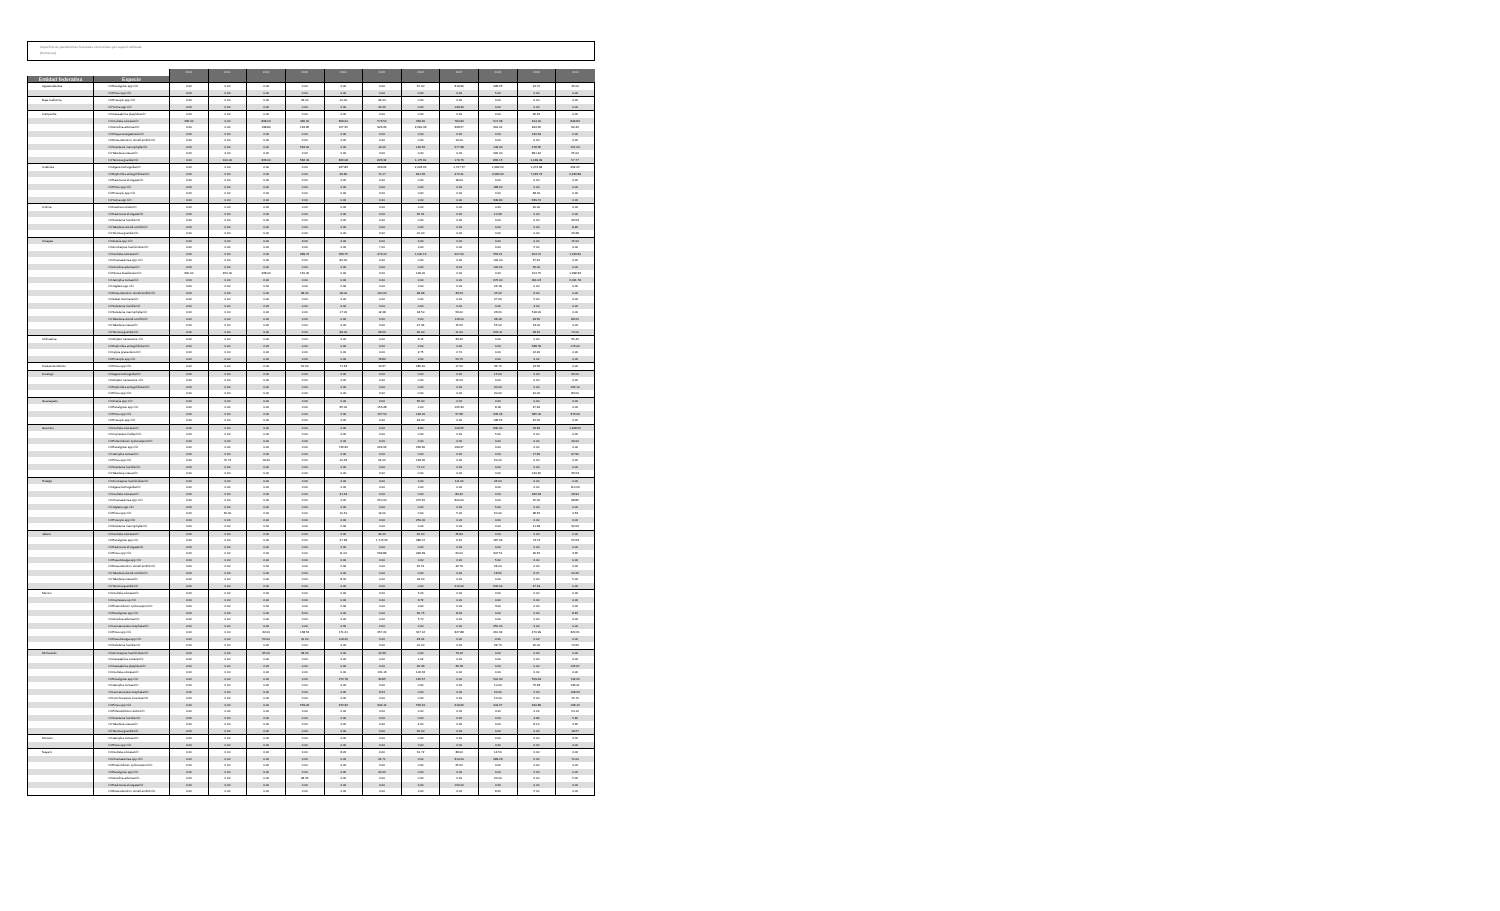Superficie de plantaciones forestales comerciales por especie utilizada
(hectáreas)
| | | 2000 | 2001 | 2002 | 2003 | 2004 | 2005 | 2006 | 2007 | 2008 | 2009 | 2010 |
| --- | --- | --- | --- | --- | --- | --- | --- | --- | --- | --- | --- | --- |
| Entidad federativa | Especie | | | | | | | | | | | |
| Aguascalientes | <i>Eucalyptus spp.</i> | 0.00 | 0.00 | 0.00 | 0.00 | 0.00 | 0.00 | 67.00 | 319.90 | 228.25 | 12.70 | 45.00 |
| | <i>Pinus spp.</i> | 0.00 | 0.00 | 0.00 | 0.00 | 0.00 | 0.00 | 0.00 | 0.00 | 5.00 | 0.00 | 0.00 |
| Baja California | <i>Prosopis spp.</i> | 0.00 | 0.00 | 0.00 | 46.00 | 10.00 | 34.24 | 0.00 | 0.00 | 0.00 | 0.00 | 0.00 |
| | <i>Yucca spp.</i> | 0.00 | 0.00 | 0.00 | 0.00 | 0.00 | 41.62 | 0.00 | 149.34 | 0.00 | 0.00 | 0.00 |
| Campeche | <i>Caesalpinia platyloba</i> | 0.00 | 0.00 | 0.00 | 0.00 | 0.00 | 0.00 | 0.00 | 0.00 | 0.00 | 36.25 | 0.00 |
| | <i>Cedrela odorata</i> | 436.00 | 0.00 | 808.00 | 485.00 | 809.00 | 579.50 | 334.90 | 784.84 | 571.39 | 314.00 | 849.83 |
| | <i>Gmelina arborea</i> | 0.00 | 0.00 | 198.80 | 132.85 | 157.25 | 926.66 | 2,691.33 | 368.57 | 301.41 | 944.35 | 92.40 |
| | <i>Khaya senegalensis</i> | 0.00 | 0.00 | 0.00 | 0.00 | 0.00 | 0.00 | 0.00 | 0.00 | 0.00 | 120.64 | 0.00 |
| | <i>Roseodendron donell-smithii</i> | 0.00 | 0.00 | 0.00 | 0.00 | 0.00 | 0.00 | 0.00 | 10.00 | 0.00 | 0.00 | 0.00 |
| | <i>Swietenia macrophylla</i> | 0.00 | 0.00 | 0.00 | 534.00 | 0.00 | 12.00 | 146.56 | 277.38 | 149.30 | 478.35 | 151.03 |
| | <i>Tabebuia rosea</i> | 0.00 | 0.00 | 0.00 | 0.00 | 0.00 | 0.00 | 0.00 | 0.00 | 220.00 | 891.40 | 25.00 |
| | <i>Tectona grandis</i> | 0.00 | 100.00 | 363.00 | 586.42 | 866.08 | 823.32 | 1,175.91 | 179.73 | 866.15 | 1,189.09 | 57.77 |
| Coahuila | <i>Agave lechuguilla</i> | 0.00 | 0.00 | 0.00 | 0.00 | 267.86 | 463.64 | 2,223.66 | 1,707.57 | 1,680.52 | 1,472.98 | 462.05 |
| | <i>Euphorbia antisyphilitica</i> | 0.00 | 0.00 | 0.00 | 0.00 | 49.80 | 70.17 | 811.63 | 472.41 | 2,080.22 | 7,229.72 | 2,433.38 |
| | <i>Paulownia elongata</i> | 0.00 | 0.00 | 0.00 | 0.00 | 0.00 | 0.00 | 0.00 | 18.00 | 0.00 | 0.00 | 0.00 |
| | <i>Pinus spp.</i> | 0.00 | 0.00 | 0.00 | 0.00 | 0.00 | 0.00 | 0.00 | 0.00 | 183.20 | 0.00 | 0.00 |
| | <i>Prosopis spp.</i> | 0.00 | 0.00 | 0.00 | 0.00 | 0.00 | 0.00 | 0.00 | 0.00 | 0.00 | 83.00 | 0.00 |
| | <i>Yucca spp.</i> | 0.00 | 0.00 | 0.00 | 0.00 | 0.00 | 0.00 | 0.00 | 0.00 | 349.80 | 639.74 | 0.00 |
| Colima | <i>Fraxinus uhdei</i> | 0.00 | 0.00 | 0.00 | 0.00 | 0.00 | 0.00 | 0.00 | 0.00 | 0.00 | 20.00 | 0.00 |
| | <i>Paulownia elongata</i> | 0.00 | 0.00 | 0.00 | 0.00 | 0.00 | 0.00 | 65.31 | 0.00 | 10.69 | 0.00 | 0.00 |
| | <i>Swietenia humilis</i> | 0.00 | 0.00 | 0.00 | 0.00 | 0.00 | 0.00 | 0.00 | 0.00 | 0.00 | 0.00 | 33.03 |
| | <i>Tabebuia donell-smithii</i> | 0.00 | 0.00 | 0.00 | 0.00 | 0.00 | 0.00 | 0.00 | 0.00 | 0.00 | 0.00 | 8.29 |
| | <i>Tectona grandis</i> | 0.00 | 0.00 | 0.00 | 0.00 | 0.00 | 0.00 | 10.00 | 0.00 | 0.00 | 0.00 | 23.28 |
| Chiapas | <i>Acacia spp.</i> | 0.00 | 0.00 | 0.00 | 3.00 | 0.00 | 0.00 | 0.00 | 0.00 | 0.00 | 0.00 | 15.00 |
| | <i>Acrocarpus fraxinifolius</i> | 0.00 | 0.00 | 0.00 | 0.00 | 0.00 | 7.00 | 0.00 | 0.00 | 0.00 | 5.00 | 0.00 |
| | <i>Cedrela odorata</i> | 0.00 | 0.00 | 0.00 | 289.70 | 359.75 | 476.00 | 1,040.15 | 227.00 | 553.21 | 204.70 | 1,193.30 |
| | <i>Chamaedorea spp.</i> | 0.00 | 0.00 | 0.00 | 0.00 | 90.00 | 0.00 | 0.00 | 0.00 | 100.00 | 67.40 | 0.00 |
| | <i>Gmelina arborea</i> | 0.00 | 0.00 | 0.00 | 0.00 | 0.00 | 0.00 | 0.00 | 9.00 | 100.00 | 52.00 | 0.00 |
| | <i>Hevea brasiliensis</i> | 300.00 | 250.00 | 268.00 | 150.00 | 0.00 | 0.00 | 149.00 | 0.00 | 0.00 | 104.75 | 1,298.33 |
| | <i>Jatropha curcas</i> | 0.00 | 0.00 | 0.00 | 0.00 | 0.00 | 0.00 | 0.00 | 0.00 | 272.00 | 811.03 | 2,021.78 |
| | <i>Juglans spp.</i> | 0.00 | 0.00 | 0.00 | 0.00 | 0.00 | 0.00 | 0.00 | 0.00 | 23.18 | 0.00 | 0.00 |
| | <i>Roseodendron donell-smithii</i> | 0.00 | 0.00 | 0.00 | 28.00 | 18.00 | 120.00 | 28.99 | 33.53 | 45.00 | 6.00 | 0.00 |
| | <i>Sabal mexicana</i> | 0.00 | 0.00 | 0.00 | 0.00 | 0.00 | 0.00 | 0.00 | 0.00 | 27.00 | 5.00 | 0.00 |
| | <i>Swietenia humilis</i> | 0.00 | 0.00 | 0.00 | 0.00 | 0.00 | 0.00 | 0.00 | 0.00 | 0.00 | 4.00 | 0.00 |
| | <i>Swietenia macrophylla</i> | 0.00 | 0.00 | 0.00 | 0.00 | 17.00 | 12.48 | 18.50 | 59.00 | 23.60 | 518.00 | 0.00 |
| | <i>Tabebuia donell-smithii</i> | 0.00 | 0.00 | 0.00 | 0.00 | 0.00 | 0.00 | 0.00 | 113.00 | 38.18 | 43.50 | 89.56 |
| | <i>Tabebuia rosea</i> | 0.00 | 0.00 | 0.00 | 0.00 | 0.00 | 0.00 | 27.34 | 15.50 | 55.00 | 13.00 | 0.00 |
| | <i>Tectona grandis</i> | 0.00 | 0.00 | 0.00 | 0.00 | 99.00 | 63.00 | 30.00 | 11.00 | 245.11 | 33.50 | 70.00 |
| Chihuahua | <i>Atriplex canescens </i> | 0.00 | 0.00 | 0.00 | 0.00 | 0.00 | 0.00 | 8.16 | 33.46 | 0.00 | 0.00 | 35.40 |
| | <i>Euphorbia antisyphilitica</i> | 0.00 | 0.00 | 0.00 | 0.00 | 0.00 | 0.00 | 0.00 | 0.00 | 0.00 | 538.78 | 173.00 |
| | <i>Lippia graveolens</i> | 0.00 | 0.00 | 0.00 | 0.00 | 0.00 | 0.00 | 2.75 | 2.70 | 0.00 | 12.20 | 0.00 |
| | <i>Prosopis spp.</i> | 0.00 | 0.00 | 0.00 | 0.00 | 0.00 | 78.80 | 0.00 | 50.76 | 0.00 | 0.00 | 0.00 |
| Ciudad de México | <i>Pinus spp.</i> | 0.00 | 0.00 | 0.00 | 61.60 | 71.53 | 10.97 | 285.40 | 17.00 | 35.70 | 13.35 | 0.00 |
| Durango | <i>Agave lechuguilla</i> | 0.00 | 0.00 | 0.00 | 0.00 | 0.00 | 0.00 | 0.00 | 0.00 | 15.00 | 0.00 | 30.00 |
| | <i>Atriplex canescens </i> | 0.00 | 0.00 | 0.00 | 0.00 | 0.00 | 0.00 | 0.00 | 15.00 | 0.00 | 0.00 | 0.00 |
| | <i>Euphorbia antisyphilitica</i> | 0.00 | 0.00 | 0.00 | 0.00 | 0.00 | 0.00 | 0.00 | 0.00 | 20.00 | 0.00 | 165.10 |
| | <i>Pinus spp.</i> | 0.00 | 0.00 | 0.00 | 0.00 | 0.00 | 0.00 | 0.00 | 0.00 | 20.00 | 10.00 | 83.00 |
| Guanajuato | <i>Acacia spp.</i> | 0.00 | 0.00 | 0.00 | 0.00 | 0.00 | 0.00 | 35.00 | 0.00 | 0.00 | 0.00 | 0.00 |
| | <i>Eucalyptus spp.</i> | 0.00 | 0.00 | 0.00 | 0.00 | 35.00 | 156.28 | 0.00 | 105.34 | 8.18 | 47.46 | 0.00 |
| | <i>Pinus spp.</i> | 0.00 | 0.00 | 0.00 | 0.00 | 5.00 | 167.50 | 196.00 | 57.68 | 378.46 | 385.06 | 373.09 |
| | <i>Prosopis spp.</i> | 0.00 | 0.00 | 0.00 | 0.00 | 0.00 | 0.00 | 23.00 | 0.00 | 108.65 | 31.05 | 0.00 |
| Guerrero | <i>Cedrela odorata</i> | 0.00 | 0.00 | 0.00 | 0.00 | 0.00 | 0.00 | 8.90 | 109.65 | 930.30 | 34.96 | 1,268.65 |
| | <i>Cupressus lindleyi</i> | 0.00 | 0.00 | 0.00 | 0.00 | 0.00 | 0.00 | 0.00 | 0.00 | 5.00 | 0.00 | 0.00 |
| | <i>Enterolobium cyclocarpum</i> | 0.00 | 0.00 | 0.00 | 0.00 | 0.00 | 0.00 | 0.00 | 0.00 | 0.00 | 0.00 | 46.00 |
| | <i>Eucalyptus spp.</i> | 0.00 | 0.00 | 0.00 | 0.00 | 726.32 | 452.06 | 232.30 | 190.67 | 0.00 | 0.00 | 0.00 |
| | <i>Jatropha curcas</i> | 0.00 | 0.00 | 0.00 | 0.00 | 0.00 | 0.00 | 0.00 | 0.00 | 0.00 | 17.80 | 97.95 |
| | <i>Pinus spp.</i> | 0.00 | 70.72 | 19.20 | 0.00 | 10.63 | 64.00 | 193.30 | 0.00 | 50.00 | 0.00 | 0.00 |
| | <i>Swietenia humilis</i> | 0.00 | 0.00 | 0.00 | 0.00 | 0.00 | 0.00 | 71.10 | 0.00 | 0.00 | 0.00 | 0.00 |
| | <i>Tabebuia rosea</i> | 0.00 | 0.00 | 0.00 | 0.00 | 0.00 | 0.00 | 0.00 | 0.00 | 0.00 | 120.60 | 36.53 |
| Hidalgo | <i>Acrocarpus fraxinifolius</i> | 0.00 | 0.00 | 0.00 | 0.00 | 0.00 | 0.00 | 0.00 | 111.00 | 45.00 | 0.00 | 0.00 |
| | <i>Agave lechuguilla</i> | 0.00 | 0.00 | 0.00 | 0.00 | 0.00 | 0.00 | 0.00 | 0.00 | 0.00 | 0.00 | 110.00 |
| | <i>Cedrela odorata</i> | 0.00 | 0.00 | 0.00 | 0.00 | 21.64 | 0.00 | 0.00 | 80.42 | 0.00 | 186.93 | 29.94 |
| | <i>Chamaedorea spp.</i> | 0.00 | 0.00 | 0.00 | 0.00 | 0.00 | 250.00 | 275.50 | 300.00 | 0.00 | 15.00 | 98.85 |
| | <i>Juglans spp.</i> | 0.00 | 0.00 | 0.00 | 0.00 | 0.00 | 0.00 | 0.00 | 0.00 | 5.00 | 0.00 | 0.00 |
| | <i>Pinus spp.</i> | 0.00 | 60.00 | 0.00 | 0.00 | 10.61 | 12.00 | 0.00 | 5.00 | 50.00 | 98.50 | 4.53 |
| | <i>Prosopis spp.</i> | 0.00 | 0.00 | 0.00 | 0.00 | 0.00 | 0.00 | 250.00 | 0.00 | 0.00 | 0.00 | 0.00 |
| | <i>Swietenia macrophylla</i> | 0.00 | 0.00 | 0.00 | 0.00 | 0.00 | 0.00 | 0.00 | 0.00 | 0.00 | 11.68 | 30.06 |
| Jalisco | <i>Cedrela odorata</i> | 0.00 | 0.00 | 0.00 | 0.00 | 0.00 | 44.00 | 45.00 | 45.84 | 0.00 | 0.00 | 0.00 |
| | <i>Eucalyptus spp.</i> | 0.00 | 0.00 | 0.00 | 0.00 | 47.28 | 1,715.56 | 386.07 | 9.50 | 187.09 | 73.73 | 56.63 |
| | <i>Paulownia elongata</i> | 0.00 | 0.00 | 0.00 | 0.00 | 5.00 | 0.00 | 0.00 | 0.00 | 0.00 | 0.00 | 0.00 |
| | <i>Pinus spp.</i> | 0.00 | 0.00 | 0.00 | 0.00 | 11.00 | 592.89 | 294.69 | 60.00 | 347.51 | 30.50 | 3.35 |
| | <i>Pseudotsuga spp.</i> | 0.00 | 0.00 | 0.00 | 0.00 | 0.00 | 0.00 | 0.00 | 0.00 | 5.00 | 0.00 | 0.00 |
| | <i>Roseodendron donell-smithii</i> | 0.00 | 0.00 | 0.00 | 0.00 | 0.00 | 0.00 | 45.51 | 42.79 | 62.04 | 0.00 | 0.00 |
| | <i>Tabebuia donell-smithii</i> | 0.00 | 0.00 | 0.00 | 0.00 | 0.00 | 0.00 | 0.00 | 0.00 | 18.60 | 6.47 | 24.26 |
| | <i>Tabebuia rosea</i> | 0.00 | 0.00 | 0.00 | 0.00 | 8.00 | 0.00 | 18.00 | 0.00 | 0.00 | 0.00 | 5.00 |
| | <i>Tectona grandis</i> | 0.00 | 0.00 | 0.00 | 0.00 | 0.00 | 0.00 | 0.00 | 210.00 | 500.00 | 47.19 | 0.00 |
| México | <i>Cedrela odorata</i> | 0.00 | 0.00 | 0.00 | 0.00 | 0.00 | 0.00 | 5.00 | 0.00 | 0.00 | 0.00 | 0.00 |
| | <i>Cupressus sp.</i> | 0.00 | 0.00 | 0.00 | 0.00 | 0.00 | 0.00 | 3.72 | 0.00 | 0.00 | 0.00 | 0.00 |
| | <i>Enterolobium cyclocarpum</i> | 0.00 | 0.00 | 0.00 | 0.00 | 0.00 | 0.00 | 0.00 | 0.00 | 3.00 | 0.00 | 0.00 |
| | <i>Eucalyptus spp.</i> | 0.00 | 0.00 | 0.00 | 3.00 | 0.00 | 0.00 | 30.76 | 8.00 | 0.00 | 0.00 | 8.43 |
| | <i>Gmelina arborea</i> | 0.00 | 0.00 | 0.00 | 0.00 | 0.00 | 0.00 | 5.70 | 0.00 | 0.00 | 0.00 | 0.00 |
| | <i>Leucaena leucocephala</i> | 0.00 | 0.00 | 0.00 | 0.00 | 0.00 | 0.00 | 0.00 | 0.00 | 250.00 | 0.00 | 0.00 |
| | <i>Pinus spp.</i> | 0.00 | 0.00 | 32.00 | 138.52 | 171.21 | 357.20 | 317.16 | 327.88 | 210.34 | 470.99 | 320.61 |
| | <i>Pseudotsuga spp.</i> | 0.00 | 0.00 | 50.00 | 41.00 | 119.00 | 0.00 | 43.04 | 0.00 | 0.00 | 0.00 | 0.00 |
| | <i>Swietenia humilis</i> | 0.00 | 0.00 | 0.00 | 0.00 | 0.00 | 0.00 | 10.00 | 0.00 | 69.74 | 25.00 | 72.60 |
| Michoacán | <i>Acrocarpus fraxinifolius</i> | 0.00 | 0.00 | 35.00 | 33.20 | 0.00 | 12.33 | 0.00 | 79.16 | 0.00 | 0.00 | 0.00 |
| | <i>Caesalpinia coriaria</i> | 0.00 | 0.00 | 0.00 | 0.00 | 0.00 | 0.00 | 1.02 | 0.00 | 0.00 | 0.00 | 0.00 |
| | <i>Caesalpinia platyloba</i> | 0.00 | 0.00 | 0.00 | 0.00 | 0.00 | 0.00 | 30.33 | 29.78 | 0.00 | 0.00 | 105.97 |
| | <i>Cedrela odorata</i> | 0.00 | 0.00 | 0.00 | 0.00 | 0.00 | 131.13 | 106.62 | 0.00 | 0.00 | 0.00 | 0.00 |
| | <i>Eucalyptus spp.</i> | 0.00 | 0.00 | 0.00 | 0.00 | 270.78 | 30.85 | 145.67 | 0.00 | 501.30 | 559.43 | 742.06 |
| | <i>Jatropha curcas</i> | 0.00 | 0.00 | 0.00 | 0.00 | 0.00 | 0.00 | 0.00 | 0.00 | 10.00 | 76.93 | 136.41 |
| | <i>Leucaena leucocephala</i> | 0.00 | 0.00 | 0.00 | 0.00 | 0.00 | 9.54 | 0.00 | 0.00 | 50.00 | 0.00 | 108.23 |
| | <i>Lonchocarpus cruentus</i> | 0.00 | 0.00 | 0.00 | 0.00 | 0.00 | 0.00 | 0.00 | 0.00 | 10.00 | 5.00 | 15.70 |
| | <i>Pinus spp.</i> | 0.00 | 0.00 | 0.00 | 559.20 | 372.32 | 344.14 | 559.31 | 219.62 | 444.27 | 220.89 | 168.16 |
| | <i>Pithecellobium dulce</i> | 0.00 | 0.00 | 0.00 | 0.00 | 0.00 | 0.00 | 0.00 | 0.00 | 0.00 | 0.00 | 54.10 |
| | <i>Swietenia humilis</i> | 0.00 | 0.00 | 0.00 | 0.00 | 0.00 | 0.00 | 0.00 | 0.00 | 0.00 | 4.96 | 5.90 |
| | <i>Tabebuia rosea</i> | 0.00 | 0.00 | 0.00 | 0.00 | 0.00 | 0.00 | 2.00 | 0.00 | 0.00 | 8.10 | 4.35 |
| | <i>Tectona grandis</i> | 0.00 | 0.00 | 0.00 | 0.00 | 0.00 | 0.00 | 60.00 | 0.00 | 0.00 | 0.00 | 18.67 |
| Morelos | <i>Jatropha curcas</i> | 0.00 | 0.00 | 0.00 | 0.00 | 0.00 | 0.00 | 0.00 | 0.00 | 0.00 | 0.00 | 6.00 |
| | <i>Pinus spp.</i> | 0.00 | 0.00 | 0.00 | 0.00 | 0.00 | 0.00 | 0.00 | 0.00 | 0.00 | 0.00 | 4.00 |
| Nayarit | <i>Cedrela odorata</i> | 0.00 | 0.00 | 0.00 | 0.00 | 8.20 | 0.00 | 31.72 | 38.00 | 14.50 | 0.00 | 0.00 |
| | <i>Chamaedorea spp.</i> | 0.00 | 0.00 | 0.00 | 0.00 | 0.00 | 24.71 | 0.00 | 314.04 | 283.23 | 0.00 | 70.00 |
| | <i>Enterolobium cyclocarpum</i> | 0.00 | 0.00 | 0.00 | 0.00 | 0.00 | 0.00 | 0.00 | 25.00 | 0.00 | 0.00 | 0.00 |
| | <i>Eucalyptus spp.</i> | 0.00 | 0.00 | 0.00 | 0.00 | 0.00 | 20.00 | 0.00 | 0.00 | 0.00 | 0.00 | 0.00 |
| | <i>Gmelina arborea</i> | 0.00 | 0.00 | 0.00 | 28.35 | 0.00 | 0.00 | 0.00 | 0.00 | 20.00 | 0.00 | 5.00 |
| | <i>Paulownia elongata</i> | 0.00 | 0.00 | 0.00 | 0.00 | 0.00 | 0.00 | 0.00 | 120.00 | 0.00 | 0.00 | 0.00 |
| | <i>Roseodendron donell-smithii</i> | 0.00 | 0.00 | 0.00 | 0.00 | 0.00 | 0.00 | 0.00 | 0.00 | 8.00 | 5.00 | 0.00 |